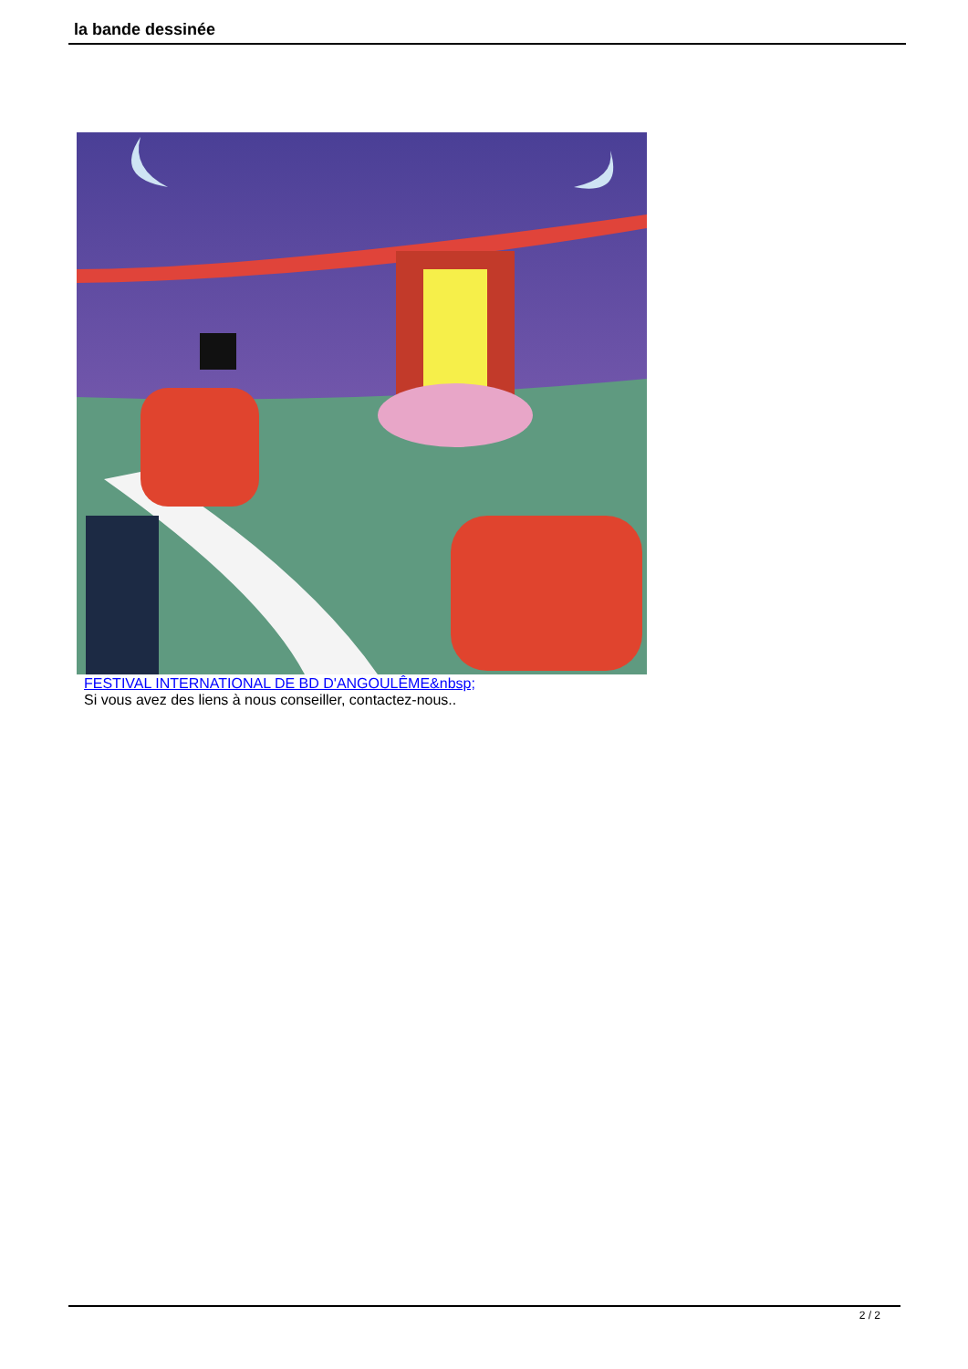la bande dessinée
FESTIVAL INTERNATIONAL DE BD D'ANGOULÊME&nbsp;
Si vous avez des liens à nous conseiller, contactez-nous..
2 / 2